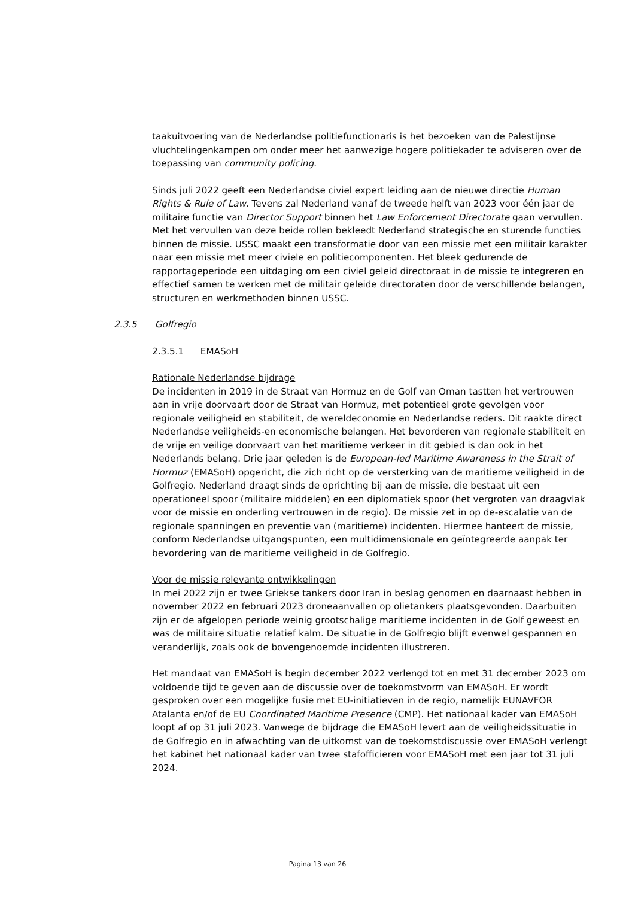taakuitvoering van de Nederlandse politiefunctionaris is het bezoeken van de Palestijnse vluchtelingenkampen om onder meer het aanwezige hogere politiekader te adviseren over de toepassing van community policing.
Sinds juli 2022 geeft een Nederlandse civiel expert leiding aan de nieuwe directie Human Rights & Rule of Law. Tevens zal Nederland vanaf de tweede helft van 2023 voor één jaar de militaire functie van Director Support binnen het Law Enforcement Directorate gaan vervullen. Met het vervullen van deze beide rollen bekleedt Nederland strategische en sturende functies binnen de missie. USSC maakt een transformatie door van een missie met een militair karakter naar een missie met meer civiele en politiecomponenten. Het bleek gedurende de rapportageperiode een uitdaging om een civiel geleid directoraat in de missie te integreren en effectief samen te werken met de militair geleide directoraten door de verschillende belangen, structuren en werkmethoden binnen USSC.
2.3.5 Golfregio
2.3.5.1 EMASoH
Rationale Nederlandse bijdrage
De incidenten in 2019 in de Straat van Hormuz en de Golf van Oman tastten het vertrouwen aan in vrije doorvaart door de Straat van Hormuz, met potentieel grote gevolgen voor regionale veiligheid en stabiliteit, de wereldeconomie en Nederlandse reders. Dit raakte direct Nederlandse veiligheids-en economische belangen. Het bevorderen van regionale stabiliteit en de vrije en veilige doorvaart van het maritieme verkeer in dit gebied is dan ook in het Nederlands belang. Drie jaar geleden is de European-led Maritime Awareness in the Strait of Hormuz (EMASoH) opgericht, die zich richt op de versterking van de maritieme veiligheid in de Golfregio. Nederland draagt sinds de oprichting bij aan de missie, die bestaat uit een operationeel spoor (militaire middelen) en een diplomatiek spoor (het vergroten van draagvlak voor de missie en onderling vertrouwen in de regio). De missie zet in op de-escalatie van de regionale spanningen en preventie van (maritieme) incidenten. Hiermee hanteert de missie, conform Nederlandse uitgangspunten, een multidimensionale en geïntegreerde aanpak ter bevordering van de maritieme veiligheid in de Golfregio.
Voor de missie relevante ontwikkelingen
In mei 2022 zijn er twee Griekse tankers door Iran in beslag genomen en daarnaast hebben in november 2022 en februari 2023 droneaanvallen op olietankers plaatsgevonden. Daarbuiten zijn er de afgelopen periode weinig grootschalige maritieme incidenten in de Golf geweest en was de militaire situatie relatief kalm. De situatie in de Golfregio blijft evenwel gespannen en veranderlijk, zoals ook de bovengenoemde incidenten illustreren.
Het mandaat van EMASoH is begin december 2022 verlengd tot en met 31 december 2023 om voldoende tijd te geven aan de discussie over de toekomstvorm van EMASoH. Er wordt gesproken over een mogelijke fusie met EU-initiatieven in de regio, namelijk EUNAVFOR Atalanta en/of de EU Coordinated Maritime Presence (CMP). Het nationaal kader van EMASoH loopt af op 31 juli 2023. Vanwege de bijdrage die EMASoH levert aan de veiligheidssituatie in de Golfregio en in afwachting van de uitkomst van de toekomstdiscussie over EMASoH verlengt het kabinet het nationaal kader van twee stafofficieren voor EMASoH met een jaar tot 31 juli 2024.
Pagina 13 van 26